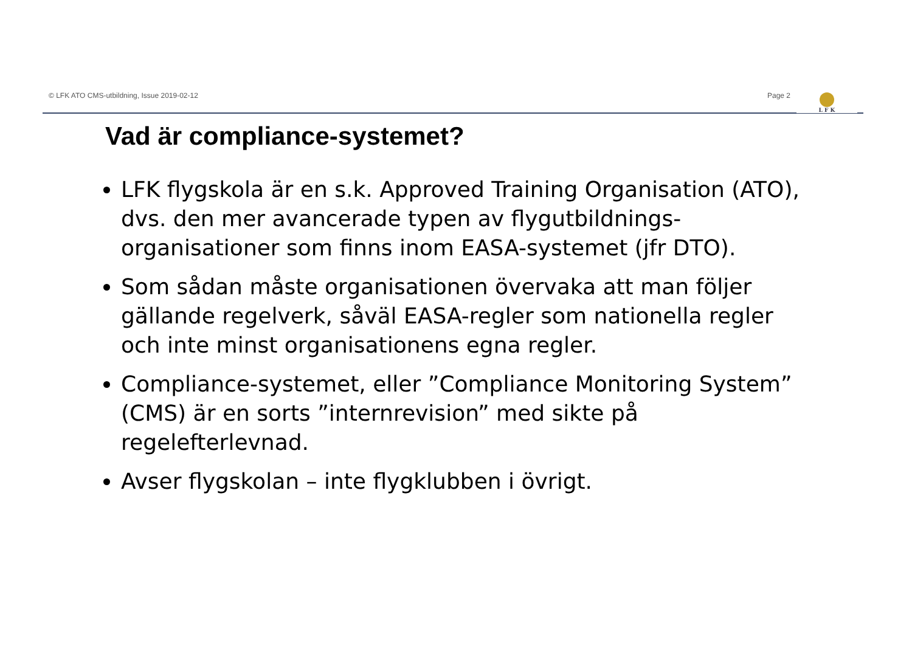© LFK ATO CMS-utbildning, Issue 2019-02-12 Page 2 L F K
Vad är compliance-systemet?
LFK flygskola är en s.k. Approved Training Organisation (ATO), dvs. den mer avancerade typen av flygutbildnings-organisationer som finns inom EASA-systemet (jfr DTO).
Som sådan måste organisationen övervaka att man följer gällande regelverk, såväl EASA-regler som nationella regler och inte minst organisationens egna regler.
Compliance-systemet, eller ”Compliance Monitoring System” (CMS) är en sorts ”internrevision” med sikte på regelefterlevnad.
Avser flygskolan – inte flygklubben i övrigt.